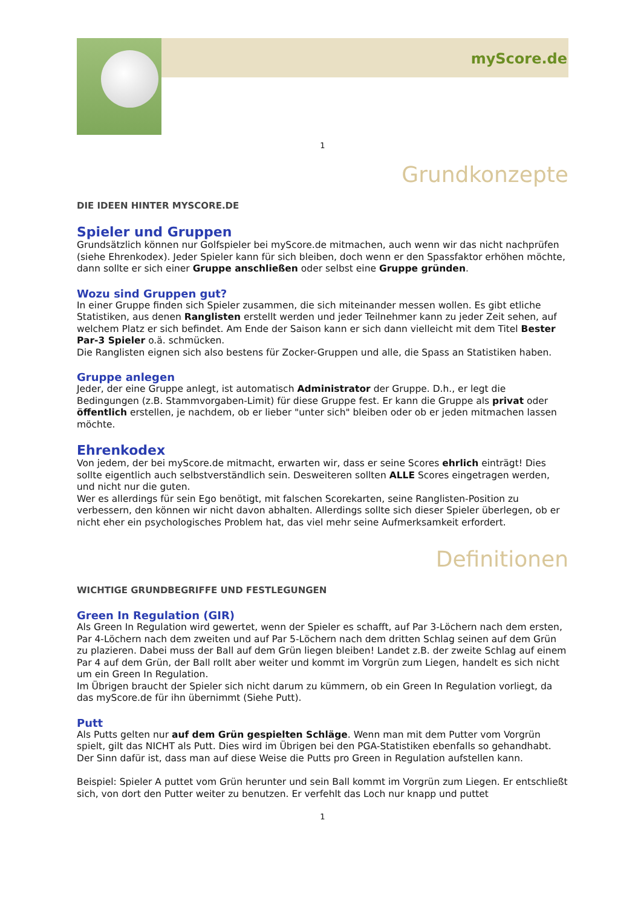myScore.de
1
Grundkonzepte
DIE IDEEN HINTER MYSCORE.DE
Spieler und Gruppen
Grundsätzlich können nur Golfspieler bei myScore.de mitmachen, auch wenn wir das nicht nachprüfen (siehe Ehrenkodex). Jeder Spieler kann für sich bleiben, doch wenn er den Spassfaktor erhöhen möchte, dann sollte er sich einer Gruppe anschließen oder selbst eine Gruppe gründen.
Wozu sind Gruppen gut?
In einer Gruppe finden sich Spieler zusammen, die sich miteinander messen wollen. Es gibt etliche Statistiken, aus denen Ranglisten erstellt werden und jeder Teilnehmer kann zu jeder Zeit sehen, auf welchem Platz er sich befindet. Am Ende der Saison kann er sich dann vielleicht mit dem Titel Bester Par-3 Spieler o.ä. schmücken.
Die Ranglisten eignen sich also bestens für Zocker-Gruppen und alle, die Spass an Statistiken haben.
Gruppe anlegen
Jeder, der eine Gruppe anlegt, ist automatisch Administrator der Gruppe. D.h., er legt die Bedingungen (z.B. Stammvorgaben-Limit) für diese Gruppe fest. Er kann die Gruppe als privat oder öffentlich erstellen, je nachdem, ob er lieber "unter sich" bleiben oder ob er jeden mitmachen lassen möchte.
Ehrenkodex
Von jedem, der bei myScore.de mitmacht, erwarten wir, dass er seine Scores ehrlich einträgt! Dies sollte eigentlich auch selbstverständlich sein. Desweiteren sollten ALLE Scores eingetragen werden, und nicht nur die guten.
Wer es allerdings für sein Ego benötigt, mit falschen Scorekarten, seine Ranglisten-Position zu verbessern, den können wir nicht davon abhalten. Allerdings sollte sich dieser Spieler überlegen, ob er nicht eher ein psychologisches Problem hat, das viel mehr seine Aufmerksamkeit erfordert.
Definitionen
WICHTIGE GRUNDBEGRIFFE UND FESTLEGUNGEN
Green In Regulation (GIR)
Als Green In Regulation wird gewertet, wenn der Spieler es schafft, auf Par 3-Löchern nach dem ersten, Par 4-Löchern nach dem zweiten und auf Par 5-Löchern nach dem dritten Schlag seinen auf dem Grün zu plazieren. Dabei muss der Ball auf dem Grün liegen bleiben! Landet z.B. der zweite Schlag auf einem Par 4 auf dem Grün, der Ball rollt aber weiter und kommt im Vorgrün zum Liegen, handelt es sich nicht um ein Green In Regulation.
Im Übrigen braucht der Spieler sich nicht darum zu kümmern, ob ein Green In Regulation vorliegt, da das myScore.de für ihn übernimmt (Siehe Putt).
Putt
Als Putts gelten nur auf dem Grün gespielten Schläge. Wenn man mit dem Putter vom Vorgrün spielt, gilt das NICHT als Putt. Dies wird im Übrigen bei den PGA-Statistiken ebenfalls so gehandhabt. Der Sinn dafür ist, dass man auf diese Weise die Putts pro Green in Regulation aufstellen kann.
Beispiel: Spieler A puttet vom Grün herunter und sein Ball kommt im Vorgrün zum Liegen. Er entschließt sich, von dort den Putter weiter zu benutzen. Er verfehlt das Loch nur knapp und puttet
1